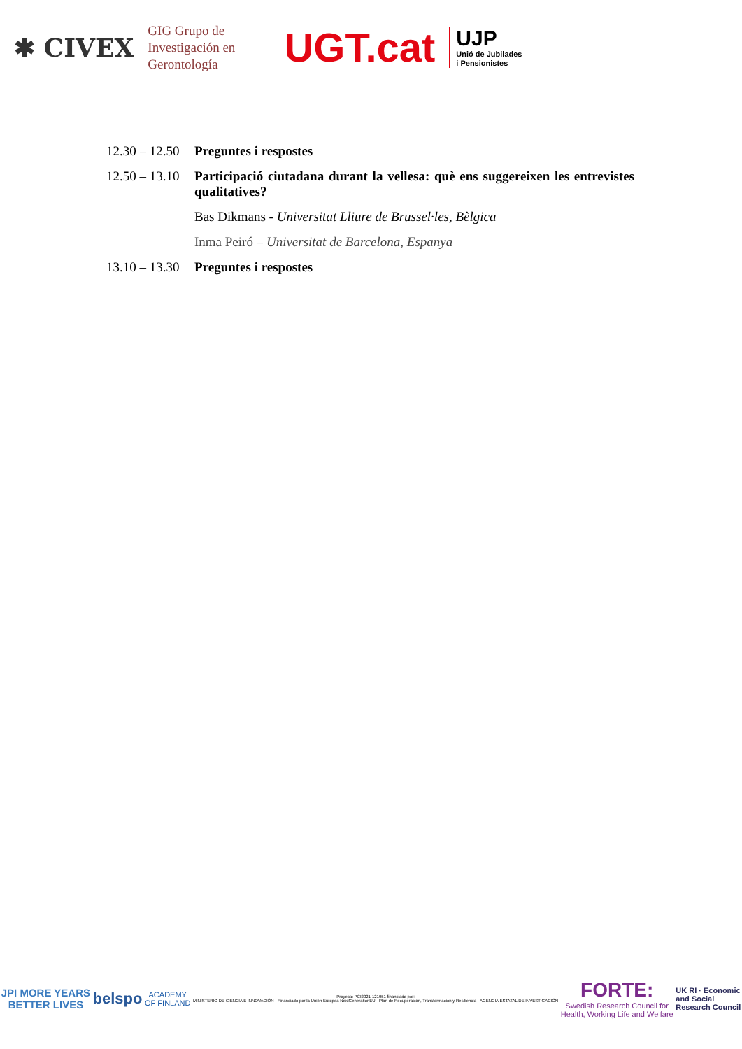✱ CIVEX
GIG Grupo de
Investigación en
Gerontología
UGT.cat
UJP
Unió de Jubilades
i Pensionistes
12.30 – 12.50
Preguntes i respostes
12.50 – 13.10
Participació ciutadana durant la vellesa: què ens suggereixen les entrevistes qualitatives?
Bas Dikmans - Universitat Lliure de Brussel·les, Bèlgica
Inma Peiró – Universitat de Barcelona, Espanya
13.10 – 13.30
Preguntes i respostes
JPI MORE YEARS
BETTER LIVES
belspo
ACADEMY
OF FINLAND
Proyecto PCI2021-121951 financiado por:
MINISTERIO DE CIENCIA E INNOVACIÓN · Financiado por la Unión Europea NextGenerationEU · Plan de Recuperación, Transformación y Resiliencia · AGENCIA ESTATAL DE INVESTIGACIÓN
FORTE:
Swedish Research Council for
Health, Working Life and Welfare
UK RI · Economic
and Social
Research Council